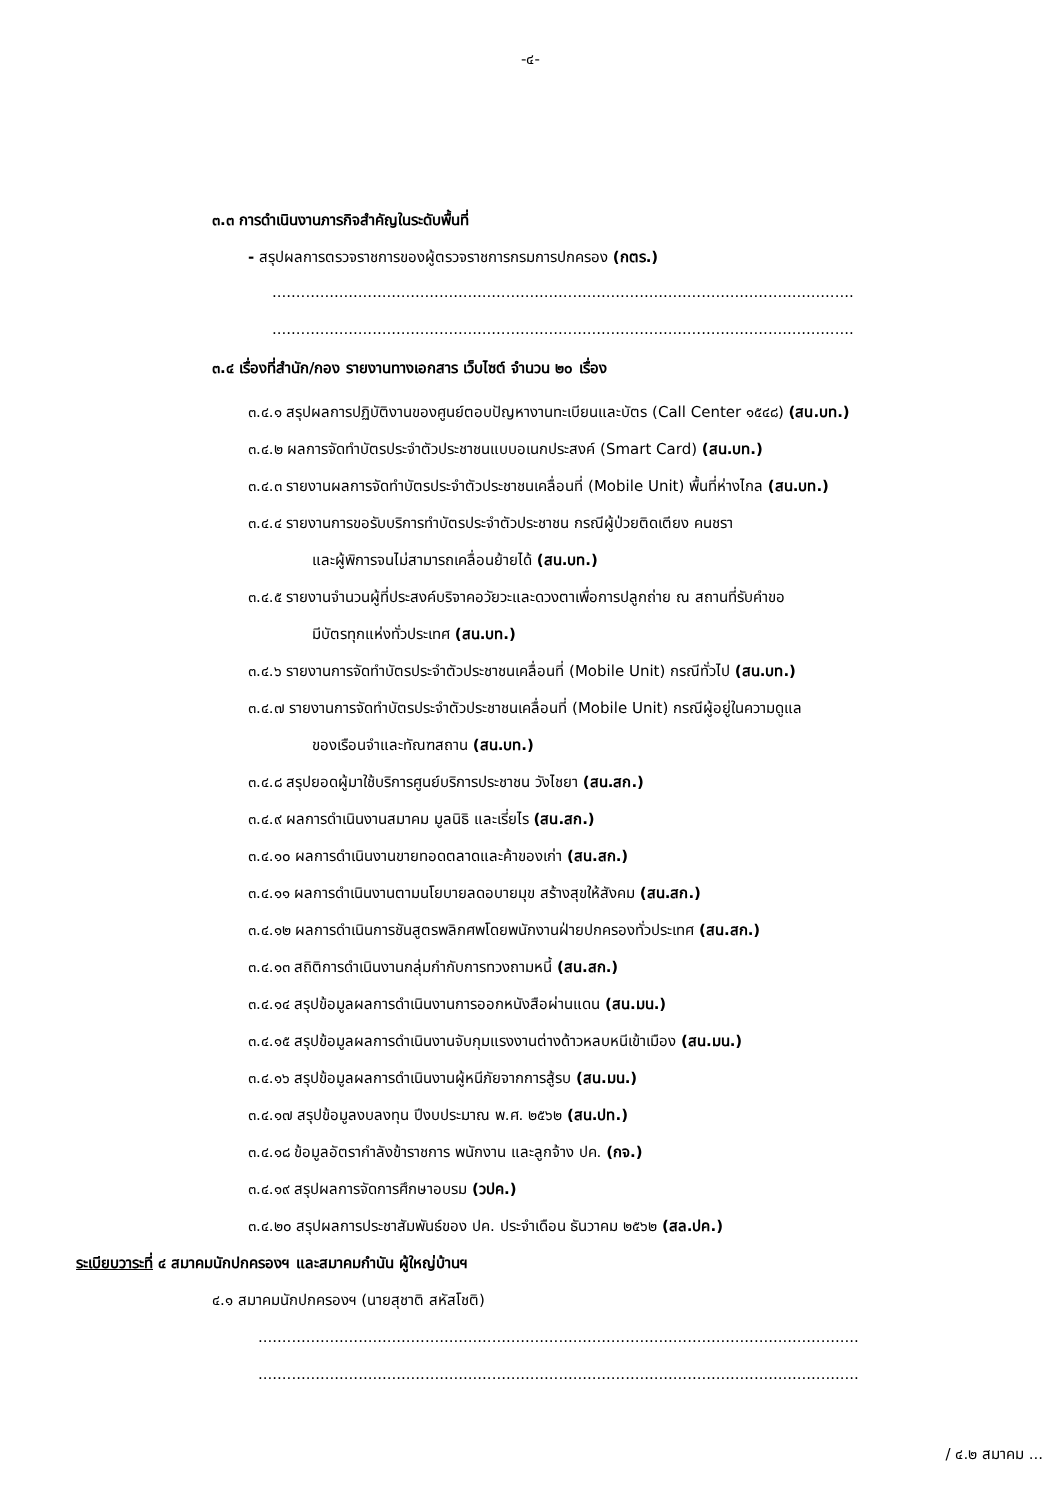-๔-
๓.๓ การดำเนินงานภารกิจสำคัญในระดับพื้นที่
- สรุปผลการตรวจราชการของผู้ตรวจราชการกรมการปกครอง (กตร.)
..........................................................................................................................
..........................................................................................................................
๓.๔ เรื่องที่สำนัก/กอง รายงานทางเอกสาร เว็บไซต์ จำนวน ๒๐ เรื่อง
๓.๔.๑ สรุปผลการปฏิบัติงานของศูนย์ตอบปัญหางานทะเบียนและบัตร (Call Center ๑๕๔๘) (สน.บท.)
๓.๔.๒ ผลการจัดทำบัตรประจำตัวประชาชนแบบอเนกประสงค์ (Smart Card) (สน.บท.)
๓.๔.๓ รายงานผลการจัดทำบัตรประจำตัวประชาชนเคลื่อนที่ (Mobile Unit) พื้นที่ห่างไกล (สน.บท.)
๓.๔.๔ รายงานการขอรับบริการทำบัตรประจำตัวประชาชน กรณีผู้ป่วยติดเตียง คนชรา
และผู้พิการจนไม่สามารถเคลื่อนย้ายได้ (สน.บท.)
๓.๔.๕ รายงานจำนวนผู้ที่ประสงค์บริจาคอวัยวะและดวงตาเพื่อการปลูกถ่าย ณ สถานที่รับคำขอ
มีบัตรทุกแห่งทั่วประเทศ (สน.บท.)
๓.๔.๖ รายงานการจัดทำบัตรประจำตัวประชาชนเคลื่อนที่ (Mobile Unit) กรณีทั่วไป (สน.บท.)
๓.๔.๗ รายงานการจัดทำบัตรประจำตัวประชาชนเคลื่อนที่ (Mobile Unit) กรณีผู้อยู่ในความดูแล
ของเรือนจำและทัณฑสถาน (สน.บท.)
๓.๔.๘ สรุปยอดผู้มาใช้บริการศูนย์บริการประชาชน วังไชยา (สน.สก.)
๓.๔.๙ ผลการดำเนินงานสมาคม มูลนิธิ และเรี่ยไร (สน.สก.)
๓.๔.๑๐ ผลการดำเนินงานขายทอดตลาดและค้าของเก่า (สน.สก.)
๓.๔.๑๑ ผลการดำเนินงานตามนโยบายลดอบายมุข สร้างสุขให้สังคม (สน.สก.)
๓.๔.๑๒ ผลการดำเนินการชันสูตรพลิกศพโดยพนักงานฝ่ายปกครองทั่วประเทศ (สน.สก.)
๓.๔.๑๓ สถิติการดำเนินงานกลุ่มกำกับการทวงถามหนี้ (สน.สก.)
๓.๔.๑๔ สรุปข้อมูลผลการดำเนินงานการออกหนังสือผ่านแดน (สน.มน.)
๓.๔.๑๕ สรุปข้อมูลผลการดำเนินงานจับกุมแรงงานต่างด้าวหลบหนีเข้าเมือง (สน.มน.)
๓.๔.๑๖ สรุปข้อมูลผลการดำเนินงานผู้หนีภัยจากการสู้รบ (สน.มน.)
๓.๔.๑๗ สรุปข้อมูลงบลงทุน ปีงบประมาณ พ.ศ. ๒๕๖๒ (สน.ปท.)
๓.๔.๑๘ ข้อมูลอัตรากำลังข้าราชการ พนักงาน และลูกจ้าง ปค. (กจ.)
๓.๔.๑๙ สรุปผลการจัดการศึกษาอบรม (วปค.)
๓.๔.๒๐ สรุปผลการประชาสัมพันธ์ของ ปค. ประจำเดือน ธันวาคม ๒๕๖๒ (สล.ปค.)
ระเบียบวาระที่ ๔ สมาคมนักปกครองฯ และสมาคมกำนัน ผู้ใหญ่บ้านฯ
๔.๑ สมาคมนักปกครองฯ (นายสุชาติ สหัสโชติ)
..............................................................................................................................
..............................................................................................................................
/ ๔.๒ สมาคม ...